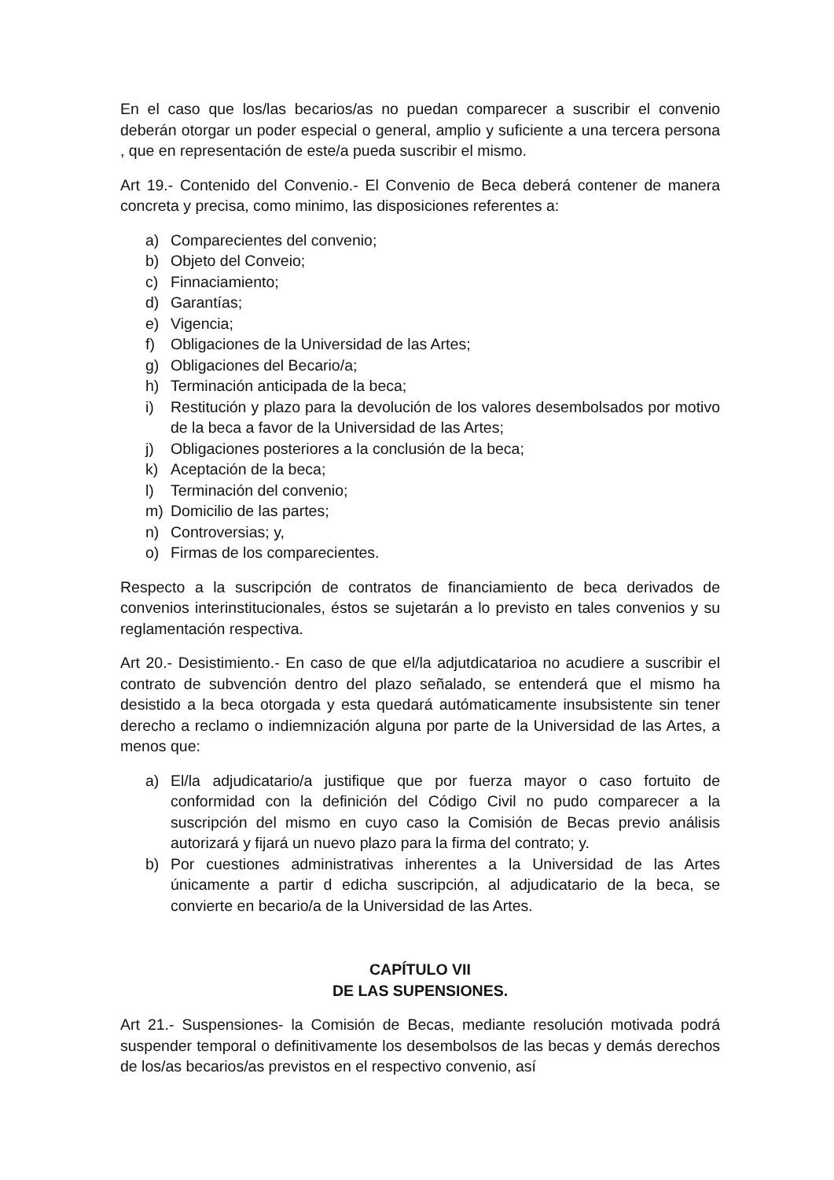En el caso que los/las becarios/as no puedan comparecer a suscribir el convenio deberán otorgar un poder especial o general, amplio y suficiente a una tercera persona , que en representación de este/a pueda suscribir el mismo.
Art 19.- Contenido del Convenio.- El Convenio de Beca deberá contener de manera concreta y precisa, como minimo, las disposiciones referentes a:
a) Comparecientes del convenio;
b) Objeto del Conveio;
c) Finnaciamiento;
d) Garantías;
e) Vigencia;
f) Obligaciones de la Universidad de las Artes;
g) Obligaciones del Becario/a;
h) Terminación anticipada de la beca;
i) Restitución y plazo para la devolución de los valores desembolsados por motivo de la beca a favor de la Universidad de las Artes;
j) Obligaciones posteriores a la conclusión de la beca;
k) Aceptación de la beca;
l) Terminación del convenio;
m) Domicilio de las partes;
n) Controversias; y,
o) Firmas de los comparecientes.
Respecto a la suscripción de contratos de financiamiento de beca derivados de convenios interinstitucionales, éstos se sujetarán a lo previsto en tales convenios y su reglamentación respectiva.
Art 20.- Desistimiento.- En caso de que el/la adjutdicatarioa no acudiere a suscribir el contrato de subvención dentro del plazo señalado, se entenderá que el mismo ha desistido a la beca otorgada y esta quedará autómaticamente insubsistente sin tener derecho a reclamo o indiemnización alguna por parte de la Universidad de las Artes, a menos que:
a) El/la adjudicatario/a justifique que por fuerza mayor o caso fortuito de conformidad con la definición del Código Civil no pudo comparecer a la suscripción del mismo en cuyo caso la Comisión de Becas previo análisis autorizará y fijará un nuevo plazo para la firma del contrato; y.
b) Por cuestiones administrativas inherentes a la Universidad de las Artes únicamente a partir d edicha suscripción, al adjudicatario de la beca, se convierte en becario/a de la Universidad de las Artes.
CAPÍTULO VII
DE LAS SUPENSIONES.
Art 21.- Suspensiones- la Comisión de Becas, mediante resolución motivada podrá suspender temporal o definitivamente los desembolsos de las becas y demás derechos de los/as becarios/as previstos en el respectivo convenio, así